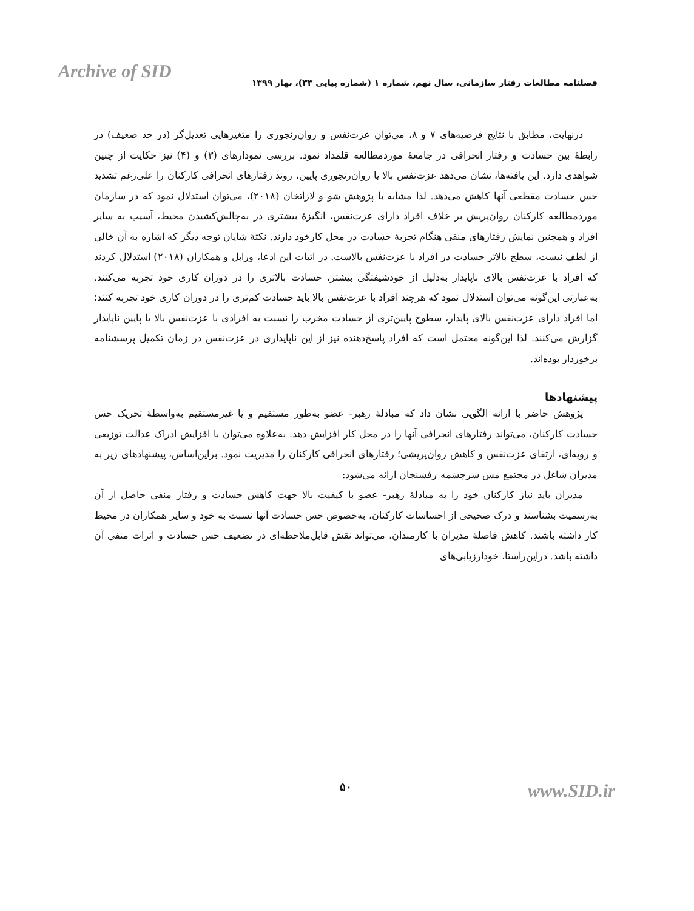Archive of SID
فصلنامه مطالعات رفتار سازمانی، سال نهم، شماره ۱ (شماره پیاپی ۳۳)، بهار ۱۳۹۹
درنهایت، مطابق با نتایج فرضیه‌های ۷ و ۸، می‌توان عزت‌نفس و روان‌رنجوری را متغیرهایی تعدیل‌گر (در حد ضعیف) در رابطهٔ بین حسادت و رفتار انحرافی در جامعهٔ موردمطالعه قلمداد نمود. بررسی نمودارهای (۳) و (۴) نیز حکایت از چنین شواهدی دارد. این یافته‌ها، نشان می‌دهد عزت‌نفس بالا یا روان‌رنجوری پایین، روند رفتارهای انحرافی کارکنان را علی‌رغم تشدید حس حسادت مقطعی آنها کاهش می‌دهد. لذا مشابه با پژوهش شو و لازاتخان (۲۰۱۸)، می‌توان استدلال نمود که در سازمان موردمطالعه کارکنان روان‌پریش بر خلاف افراد دارای عزت‌نفس، انگیزهٔ بیشتری در به‌چالش‌کشیدن محیط، آسیب به سایر افراد و همچنین نمایش رفتارهای منفی هنگام تجربهٔ حسادت در محل کارخود دارند. نکتهٔ شایان توجه دیگر که اشاره به آن خالی از لطف نیست، سطح بالاتر حسادت در افراد با عزت‌نفس بالاست. در اثبات این ادعا، ورابل و همکاران (۲۰۱۸) استدلال کردند که افراد با عزت‌نفس بالای ناپایدار به‌دلیل از خودشیفتگی بیشتر، حسادت بالاتری را در دوران کاری خود تجربه می‌کنند. به‌عبارتی این‌گونه می‌توان استدلال نمود که هرچند افراد با عزت‌نفس بالا باید حسادت کم‌تری را در دوران کاری خود تجربه کنند؛ اما افراد دارای عزت‌نفس بالای پایدار، سطوح پایین‌تری از حسادت مخرب را نسبت به افرادی با عزت‌نفس بالا یا پایین ناپایدار گزارش می‌کنند. لذا این‌گونه محتمل است که افراد پاسخ‌دهنده نیز از این ناپایداری در عزت‌نفس در زمان تکمیل پرسشنامه برخوردار بوده‌اند.
پیشنهادها
پژوهش حاضر با ارائه الگویی نشان داد که مبادلهٔ رهبر- عضو به‌طور مستقیم و یا غیرمستقیم به‌واسطهٔ تحریک حس حسادت کارکنان، می‌تواند رفتارهای انحرافی آنها را در محل کار افزایش دهد. به‌علاوه می‌توان با افزایش ادراک عدالت توزیعی و رویه‌ای، ارتقای عزت‌نفس و کاهش روان‌پریشی؛ رفتارهای انحرافی کارکنان را مدیریت نمود. براین‌اساس، پیشنهادهای زیر به مدیران شاغل در مجتمع مس سرچشمه رفسنجان ارائه می‌شود:
مدیران باید نیاز کارکنان خود را به مبادلهٔ رهبر- عضو با کیفیت بالا جهت کاهش حسادت و رفتار منفی حاصل از آن به‌رسمیت بشناسند و درک صحیحی از احساسات کارکنان، به‌خصوص حس حسادت آنها نسبت به خود و سایر همکاران در محیط کار داشته باشند. کاهش فاصلهٔ مدیران با کارمندان، می‌تواند نقش قابل‌ملاحظه‌ای در تضعیف حس حسادت و اثرات منفی آن داشته باشد. دراین‌راستا، خودارزیابی‌های
۵۰ www.SID.ir